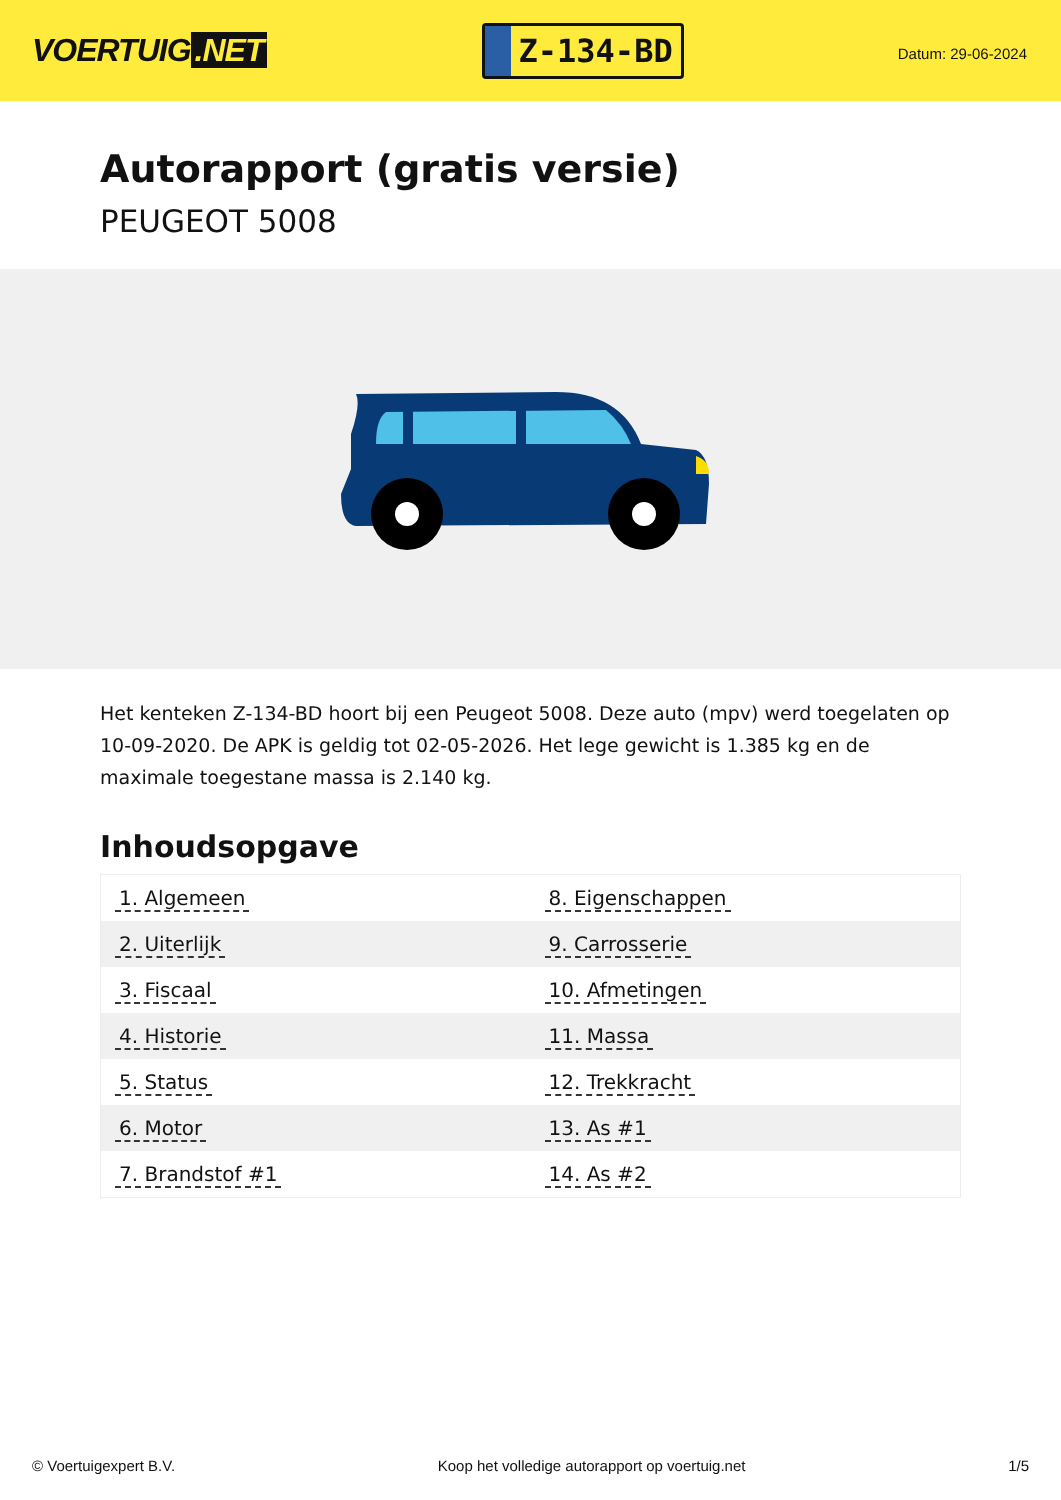VOERTUIG.NET
Z-134-BD
Datum: 29-06-2024
Autorapport (gratis versie)
PEUGEOT 5008
Het kenteken Z-134-BD hoort bij een Peugeot 5008. Deze auto (mpv) werd toegelaten op 10-09-2020. De APK is geldig tot 02-05-2026. Het lege gewicht is 1.385 kg en de maximale toegestane massa is 2.140 kg.
Inhoudsopgave
| 1. Algemeen | 8. Eigenschappen |
| 2. Uiterlijk | 9. Carrosserie |
| 3. Fiscaal | 10. Afmetingen |
| 4. Historie | 11. Massa |
| 5. Status | 12. Trekkracht |
| 6. Motor | 13. As #1 |
| 7. Brandstof #1 | 14. As #2 |
© Voertuigexpert B.V. Koop het volledige autorapport op voertuig.net
1/5